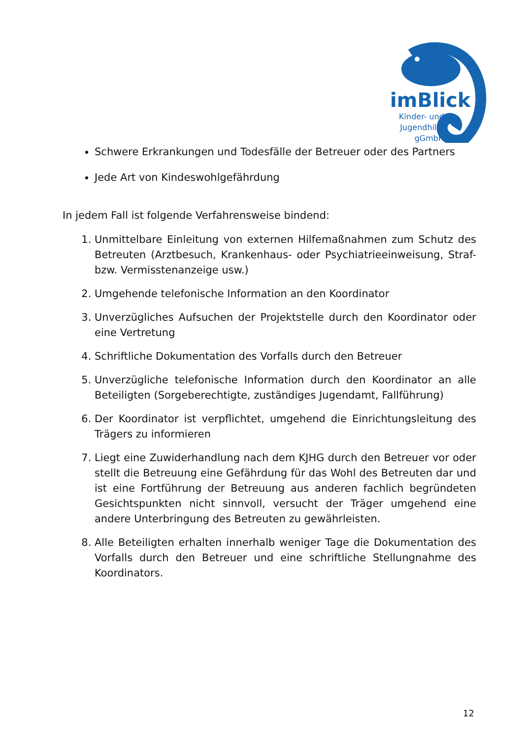imBlick
Kinder- und Jugendhilfe gGmbH
Schwere Erkrankungen und Todesfälle der Betreuer oder des Partners
Jede Art von Kindeswohlgefährdung
In jedem Fall ist folgende Verfahrensweise bindend:
1. Unmittelbare Einleitung von externen Hilfemaßnahmen zum Schutz des Betreuten (Arztbesuch, Krankenhaus- oder Psychiatrieeinweisung, Straf- bzw. Vermisstenanzeige usw.)
2. Umgehende telefonische Information an den Koordinator
3. Unverzügliches Aufsuchen der Projektstelle durch den Koordinator oder eine Vertretung
4. Schriftliche Dokumentation des Vorfalls durch den Betreuer
5. Unverzügliche telefonische Information durch den Koordinator an alle Beteiligten (Sorgeberechtigte, zuständiges Jugendamt, Fallführung)
6. Der Koordinator ist verpflichtet, umgehend die Einrichtungsleitung des Trägers zu informieren
7. Liegt eine Zuwiderhandlung nach dem KJHG durch den Betreuer vor oder stellt die Betreuung eine Gefährdung für das Wohl des Betreuten dar und ist eine Fortführung der Betreuung aus anderen fachlich begründeten Gesichtspunkten nicht sinnvoll, versucht der Träger umgehend eine andere Unterbringung des Betreuten zu gewährleisten.
8. Alle Beteiligten erhalten innerhalb weniger Tage die Dokumentation des Vorfalls durch den Betreuer und eine schriftliche Stellungnahme des Koordinators.
12